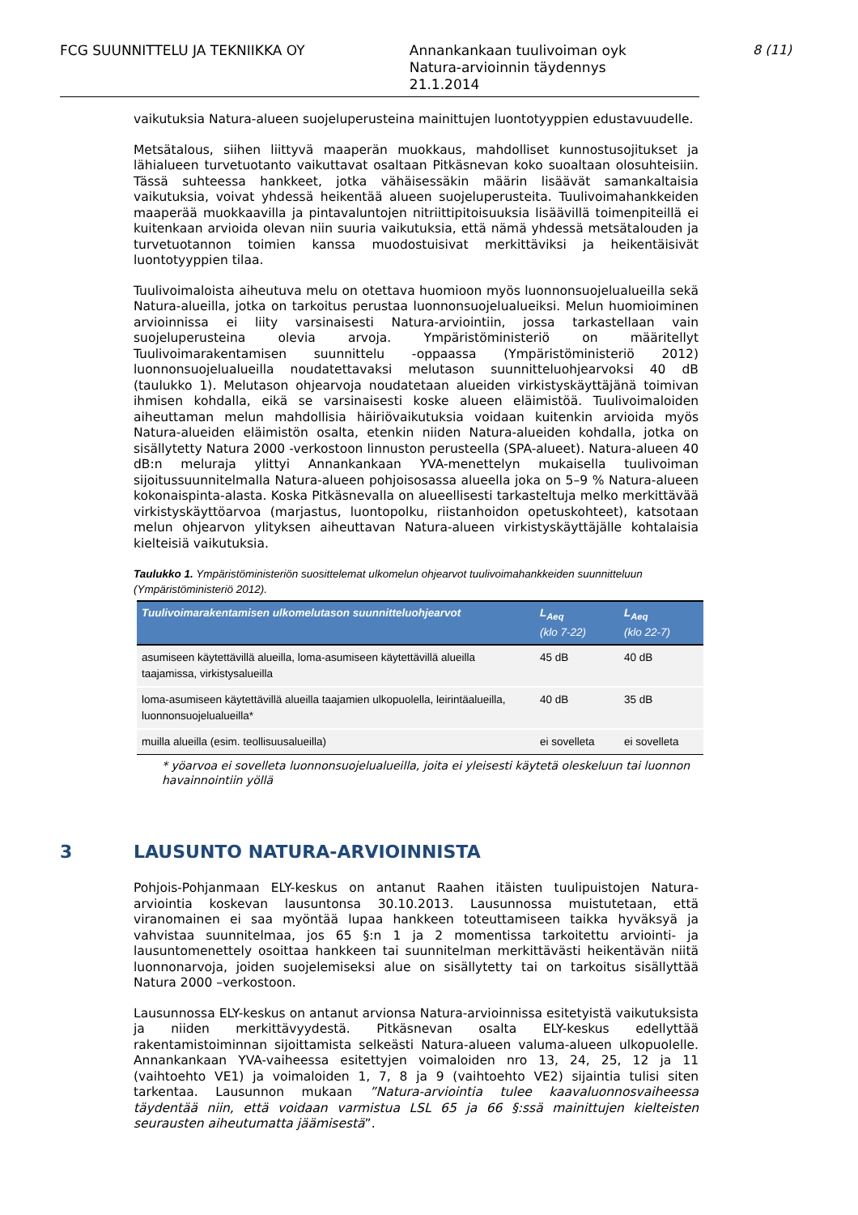FCG SUUNNITTELU JA TEKNIIKKA OY Annankankaan tuulivoiman oyk
Natura-arvioinnin täydennys
21.1.2014
8 (11)
vaikutuksia Natura-alueen suojeluperusteina mainittujen luontotyyppien edustavuudelle.
Metsätalous, siihen liittyvä maaperän muokkaus, mahdolliset kunnostusojitukset ja lähialueen turvetuotanto vaikuttavat osaltaan Pitkäsnevan koko suoaltaan olosuhteisiin. Tässä suhteessa hankkeet, jotka vähäisessäkin määrin lisäävät samankaltaisia vaikutuksia, voivat yhdessä heikentää alueen suojeluperusteita. Tuulivoimahankkeiden maaperää muokkaavilla ja pintavaluntojen nitriittipitoisuuksia lisäävillä toimenpiteillä ei kuitenkaan arvioida olevan niin suuria vaikutuksia, että nämä yhdessä metsätalouden ja turvetuotannon toimien kanssa muodostuisivat merkittäviksi ja heikentäisivät luontotyyppien tilaa.
Tuulivoimaloista aiheutuva melu on otettava huomioon myös luonnonsuojelualueilla sekä Natura-alueilla, jotka on tarkoitus perustaa luonnonsuojelualueiksi. Melun huomioiminen arvioinnissa ei liity varsinaisesti Natura-arviointiin, jossa tarkastellaan vain suojeluperusteina olevia arvoja. Ympäristöministeriö on määritellyt Tuulivoimarakentamisen suunnittelu -oppaassa (Ympäristöministeriö 2012) luonnonsuojelualueilla noudatettavaksi melutason suunnitteluohjearvoksi 40 dB (taulukko 1). Melutason ohjearvoja noudatetaan alueiden virkistyskäyttäjänä toimivan ihmisen kohdalla, eikä se varsinaisesti koske alueen eläimistöä. Tuulivoimaloiden aiheuttaman melun mahdollisia häiriövaikutuksia voidaan kuitenkin arvioida myös Natura-alueiden eläimistön osalta, etenkin niiden Natura-alueiden kohdalla, jotka on sisällytetty Natura 2000 -verkostoon linnuston perusteella (SPA-alueet). Natura-alueen 40 dB:n meluraja ylittyi Annankankaan YVA-menettelyn mukaisella tuulivoiman sijoitussuunnitelmalla Natura-alueen pohjoisosassa alueella joka on 5–9 % Natura-alueen kokonaispinta-alasta. Koska Pitkäsnevalla on alueellisesti tarkasteltuja melko merkittävää virkistyskäyttöarvoa (marjastus, luontopolku, riistanhoidon opetuskohteet), katsotaan melun ohjearvon ylityksen aiheuttavan Natura-alueen virkistyskäyttäjälle kohtalaisia kielteisiä vaikutuksia.
Taulukko 1. Ympäristöministeriön suosittelemat ulkomelun ohjearvot tuulivoimahankkeiden suunnitteluun (Ympäristöministeriö 2012).
| Tuulivoimarakentamisen ulkomelutason suunnitteluohjearvot | L<sub>Aeq</sub> (klo 7-22) | L<sub>Aeq</sub> (klo 22-7) |
| --- | --- | --- |
| asumiseen käytettävillä alueilla, loma-asumiseen käytettävillä alueilla taajamissa, virkistysalueilla | 45 dB | 40 dB |
| loma-asumiseen käytettävillä alueilla taajamien ulkopuolella, leirintäalueilla, luonnonsuojelualueilla* | 40 dB | 35 dB |
| muilla alueilla (esim. teollisuusalueilla) | ei sovelleta | ei sovelleta |
* yöarvoa ei sovelleta luonnonsuojelualueilla, joita ei yleisesti käytetä oleskeluun tai luonnon havainnointiin yöllä
3 LAUSUNTO NATURA-ARVIOINNISTA
Pohjois-Pohjanmaan ELY-keskus on antanut Raahen itäisten tuulipuistojen Natura-arviointia koskevan lausuntonsa 30.10.2013. Lausunnossa muistutetaan, että viranomainen ei saa myöntää lupaa hankkeen toteuttamiseen taikka hyväksyä ja vahvistaa suunnitelmaa, jos 65 §:n 1 ja 2 momentissa tarkoitettu arviointi- ja lausuntomenettely osoittaa hankkeen tai suunnitelman merkittävästi heikentävän niitä luonnonarvoja, joiden suojelemiseksi alue on sisällytetty tai on tarkoitus sisällyttää Natura 2000 –verkostoon.
Lausunnossa ELY-keskus on antanut arvionsa Natura-arvioinnissa esitetyistä vaikutuksista ja niiden merkittävyydestä. Pitkäsnevan osalta ELY-keskus edellyttää rakentamistoiminnan sijoittamista selkeästi Natura-alueen valuma-alueen ulkopuolelle. Annankankaan YVA-vaiheessa esitettyjen voimaloiden nro 13, 24, 25, 12 ja 11 (vaihtoehto VE1) ja voimaloiden 1, 7, 8 ja 9 (vaihtoehto VE2) sijaintia tulisi siten tarkentaa. Lausunnon mukaan ”Natura-arviointia tulee kaavaluonnosvaiheessa täydentää niin, että voidaan varmistua LSL 65 ja 66 §:ssä mainittujen kielteisten seurausten aiheutumatta jäämisestä”.